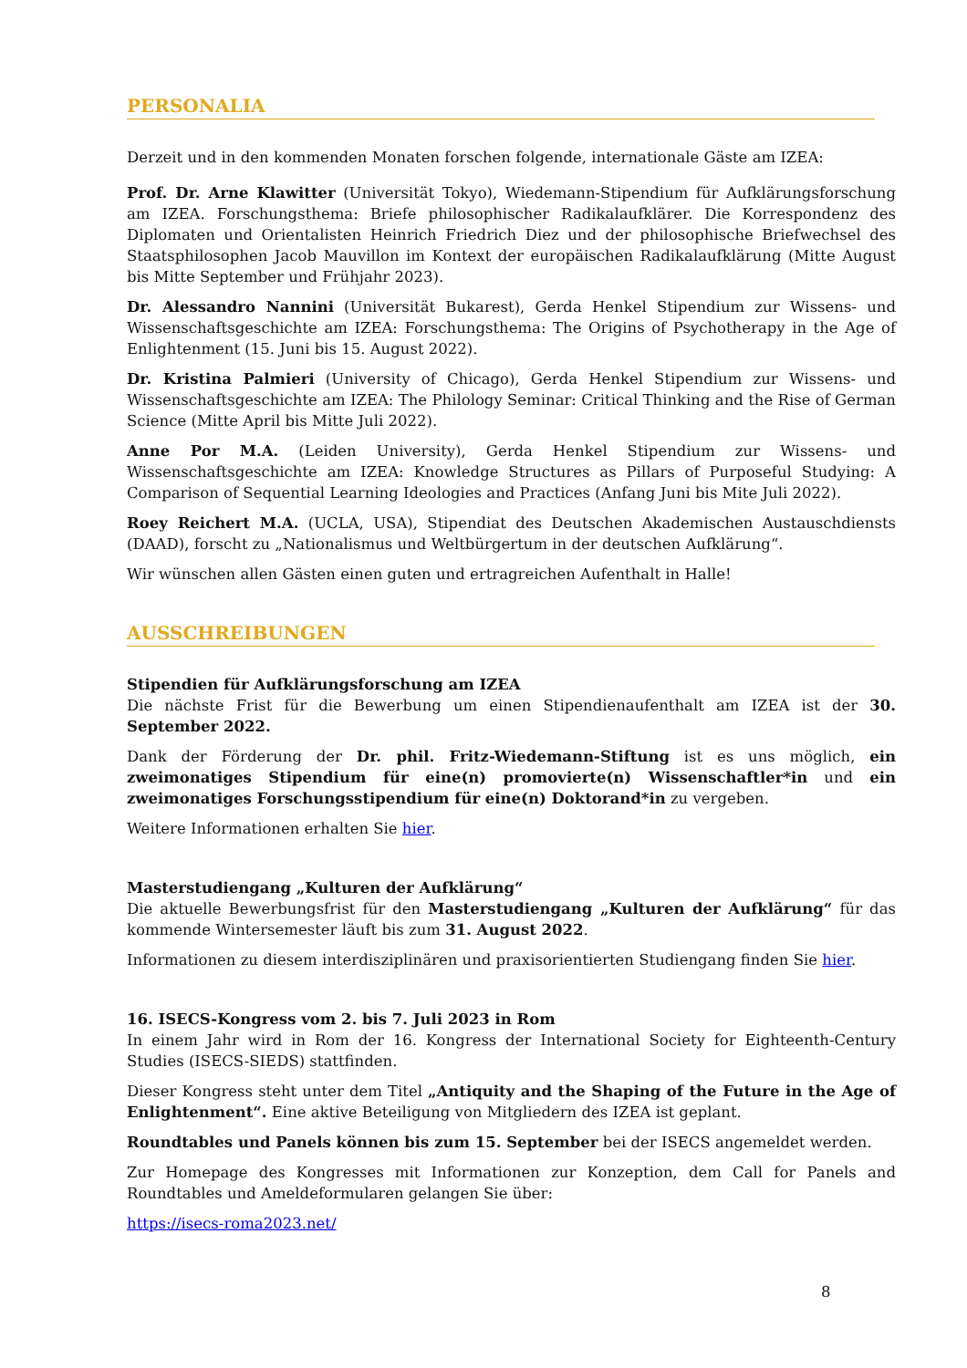PERSONALIA
Derzeit und in den kommenden Monaten forschen folgende, internationale Gäste am IZEA:
Prof. Dr. Arne Klawitter (Universität Tokyo), Wiedemann-Stipendium für Aufklärungsforschung am IZEA. Forschungsthema: Briefe philosophischer Radikalaufklärer. Die Korrespondenz des Diplomaten und Orientalisten Heinrich Friedrich Diez und der philosophische Briefwechsel des Staatsphilosophen Jacob Mauvillon im Kontext der europäischen Radikalaufklärung (Mitte August bis Mitte September und Frühjahr 2023).
Dr. Alessandro Nannini (Universität Bukarest), Gerda Henkel Stipendium zur Wissens- und Wissenschaftsgeschichte am IZEA: Forschungsthema: The Origins of Psychotherapy in the Age of Enlightenment (15. Juni bis 15. August 2022).
Dr. Kristina Palmieri (University of Chicago), Gerda Henkel Stipendium zur Wissens- und Wissenschaftsgeschichte am IZEA: The Philology Seminar: Critical Thinking and the Rise of German Science (Mitte April bis Mitte Juli 2022).
Anne Por M.A. (Leiden University), Gerda Henkel Stipendium zur Wissens- und Wissenschaftsgeschichte am IZEA: Knowledge Structures as Pillars of Purposeful Studying: A Comparison of Sequential Learning Ideologies and Practices (Anfang Juni bis Mite Juli 2022).
Roey Reichert M.A. (UCLA, USA), Stipendiat des Deutschen Akademischen Austauschdiensts (DAAD), forscht zu „Nationalismus und Weltbürgertum in der deutschen Aufklärung“.
Wir wünschen allen Gästen einen guten und ertragreichen Aufenthalt in Halle!
AUSSCHREIBUNGEN
Stipendien für Aufklärungsforschung am IZEA
Die nächste Frist für die Bewerbung um einen Stipendienaufenthalt am IZEA ist der 30. September 2022.
Dank der Förderung der Dr. phil. Fritz-Wiedemann-Stiftung ist es uns möglich, ein zweimonatiges Stipendium für eine(n) promovierte(n) Wissenschaftler*in und ein zweimonatiges Forschungsstipendium für eine(n) Doktorand*in zu vergeben.
Weitere Informationen erhalten Sie hier.
Masterstudiengang „Kulturen der Aufklärung“
Die aktuelle Bewerbungsfrist für den Masterstudiengang „Kulturen der Aufklärung“ für das kommende Wintersemester läuft bis zum 31. August 2022.
Informationen zu diesem interdisziplinären und praxisorientierten Studiengang finden Sie hier.
16. ISECS-Kongress vom 2. bis 7. Juli 2023 in Rom
In einem Jahr wird in Rom der 16. Kongress der International Society for Eighteenth-Century Studies (ISECS-SIEDS) stattfinden.
Dieser Kongress steht unter dem Titel „Antiquity and the Shaping of the Future in the Age of Enlightenment“. Eine aktive Beteiligung von Mitgliedern des IZEA ist geplant.
Roundtables und Panels können bis zum 15. September bei der ISECS angemeldet werden.
Zur Homepage des Kongresses mit Informationen zur Konzeption, dem Call for Panels and Roundtables und Ameldeformularen gelangen Sie über:
https://isecs-roma2023.net/
8